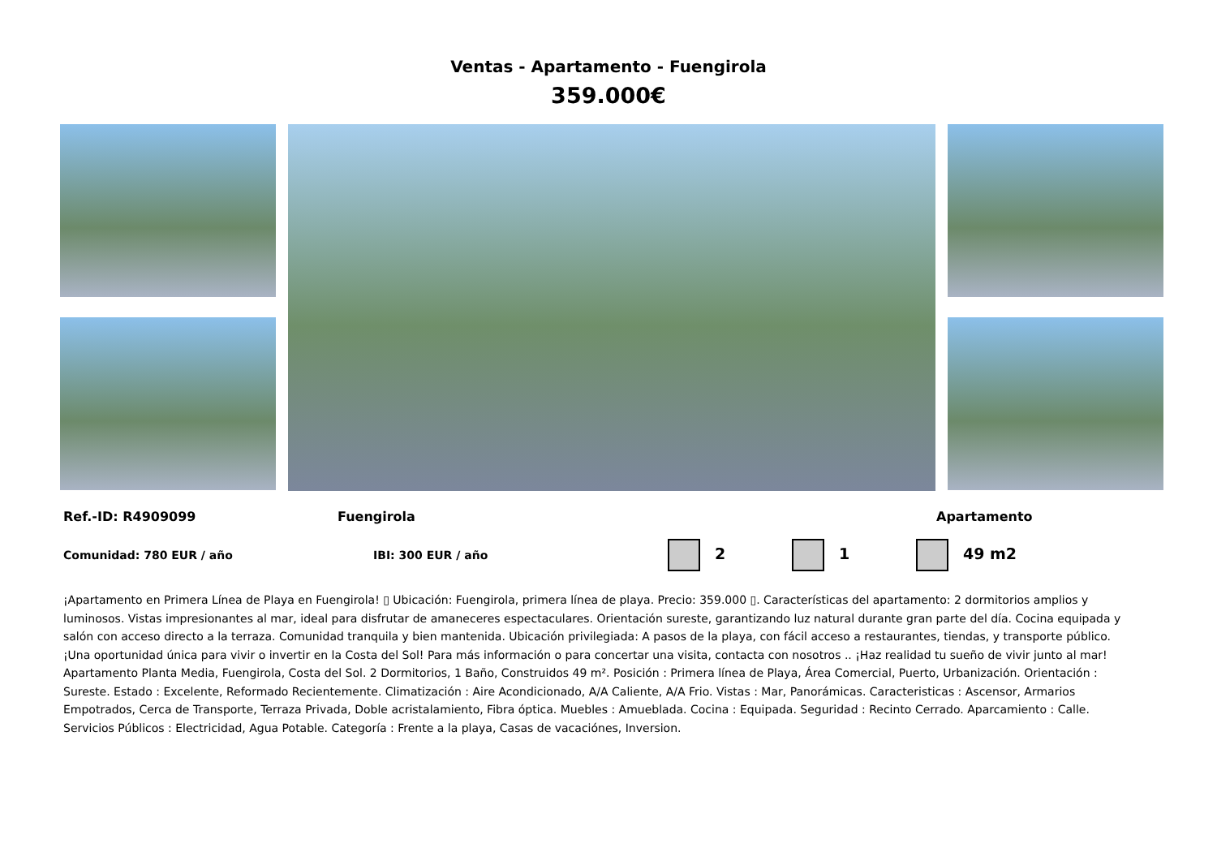Ventas - Apartamento - Fuengirola
359.000€
Ref.-ID: R4909099 Fuengirola Apartamento
Comunidad: 780 EUR / año IBI: 300 EUR / año 2 1 49 m2
¡Apartamento en Primera Línea de Playa en Fuengirola! ▯ Ubicación: Fuengirola, primera línea de playa. Precio: 359.000 ▯. Características del apartamento: 2 dormitorios amplios y luminosos. Vistas impresionantes al mar, ideal para disfrutar de amaneceres espectaculares. Orientación sureste, garantizando luz natural durante gran parte del día. Cocina equipada y salón con acceso directo a la terraza. Comunidad tranquila y bien mantenida. Ubicación privilegiada: A pasos de la playa, con fácil acceso a restaurantes, tiendas, y transporte público. ¡Una oportunidad única para vivir o invertir en la Costa del Sol! Para más información o para concertar una visita, contacta con nosotros .. ¡Haz realidad tu sueño de vivir junto al mar! Apartamento Planta Media, Fuengirola, Costa del Sol. 2 Dormitorios, 1 Baño, Construidos 49 m². Posición : Primera línea de Playa, Área Comercial, Puerto, Urbanización. Orientación : Sureste. Estado : Excelente, Reformado Recientemente. Climatización : Aire Acondicionado, A/A Caliente, A/A Frio. Vistas : Mar, Panorámicas. Caracteristicas : Ascensor, Armarios Empotrados, Cerca de Transporte, Terraza Privada, Doble acristalamiento, Fibra óptica. Muebles : Amueblada. Cocina : Equipada. Seguridad : Recinto Cerrado. Aparcamiento : Calle. Servicios Públicos : Electricidad, Agua Potable. Categoría : Frente a la playa, Casas de vacaciónes, Inversion.